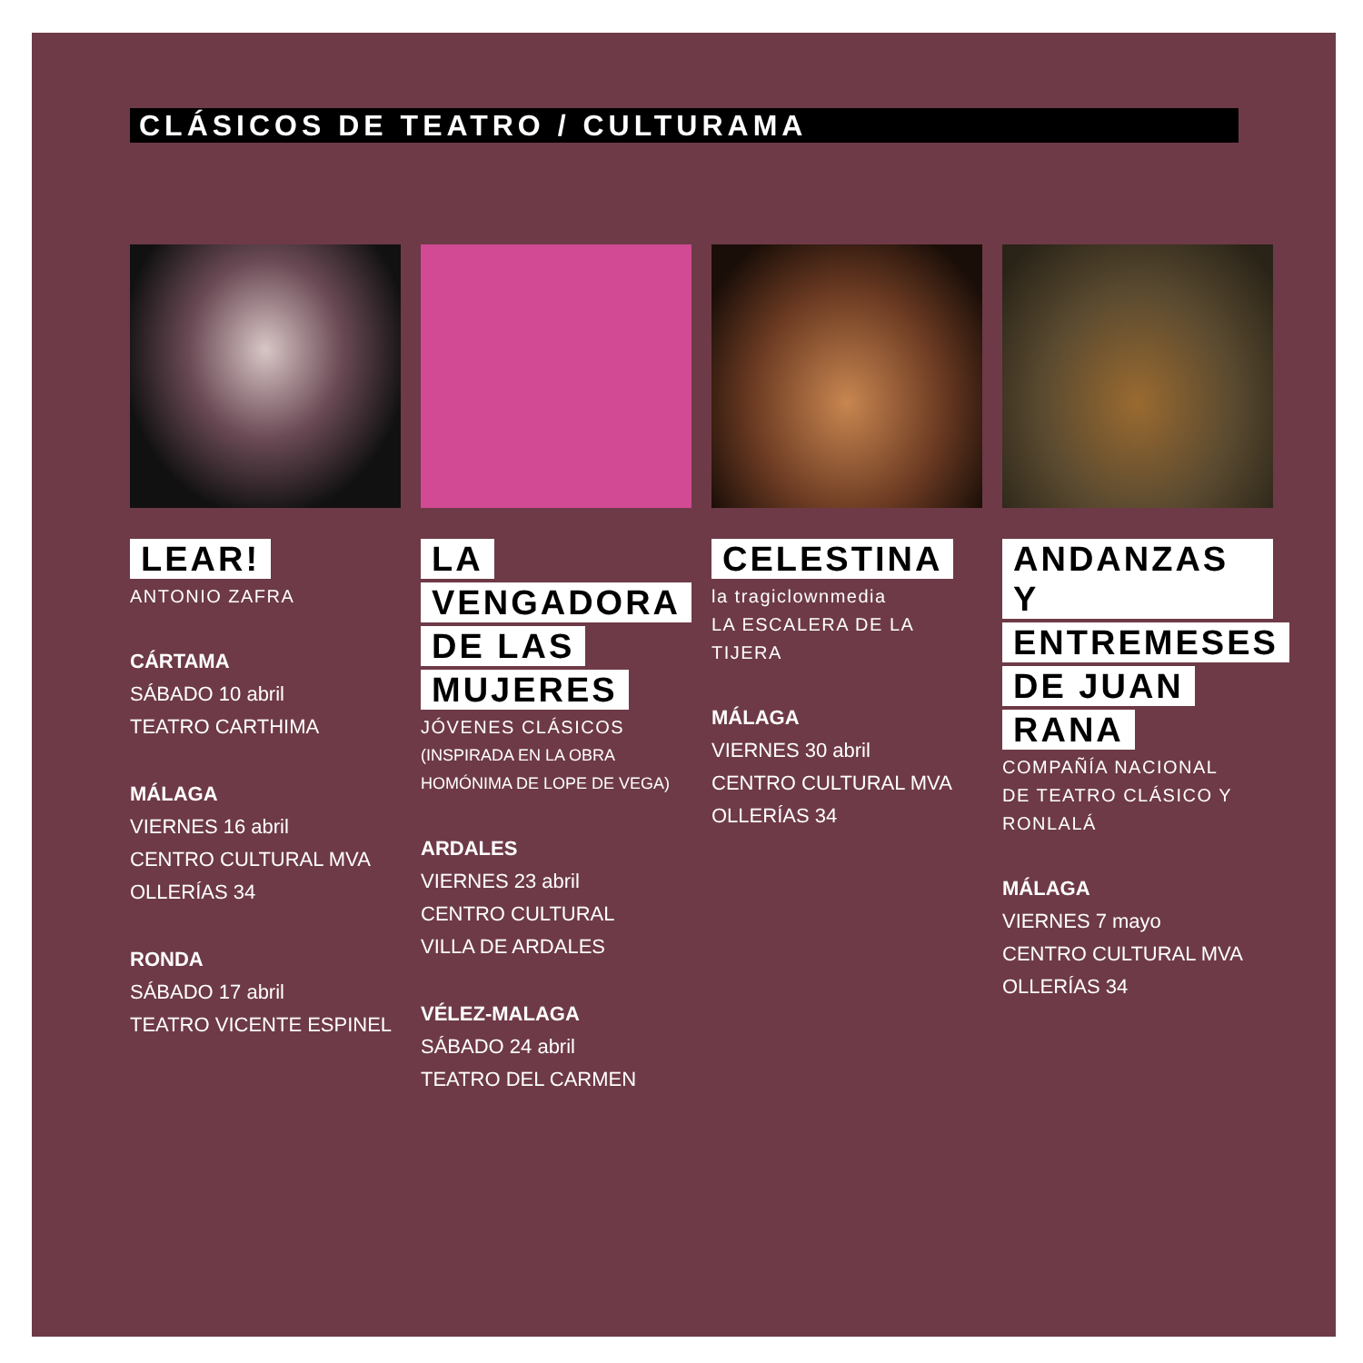CLÁSICOS DE TEATRO / CULTURAMA
LEAR!
ANTONIO ZAFRA
CÁRTAMA
SÁBADO 10 abril
TEATRO CARTHIMA
MÁLAGA
VIERNES 16 abril
CENTRO CULTURAL MVA
OLLERÍAS 34
RONDA
SÁBADO 17 abril
TEATRO VICENTE ESPINEL
LA
VENGADORA
DE LAS
MUJERES
JÓVENES CLÁSICOS
(INSPIRADA EN LA OBRA
HOMÓNIMA DE LOPE DE VEGA)
ARDALES
VIERNES 23 abril
CENTRO CULTURAL
VILLA DE ARDALES
VÉLEZ-MALAGA
SÁBADO 24 abril
TEATRO DEL CARMEN
CELESTINA
la tragiclownmedia
LA ESCALERA DE LA TIJERA
MÁLAGA
VIERNES 30 abril
CENTRO CULTURAL MVA
OLLERÍAS 34
ANDANZAS Y
ENTREMESES
DE JUAN
RANA
COMPAÑÍA NACIONAL
DE TEATRO CLÁSICO Y
RONLALÁ
MÁLAGA
VIERNES 7 mayo
CENTRO CULTURAL MVA
OLLERÍAS 34